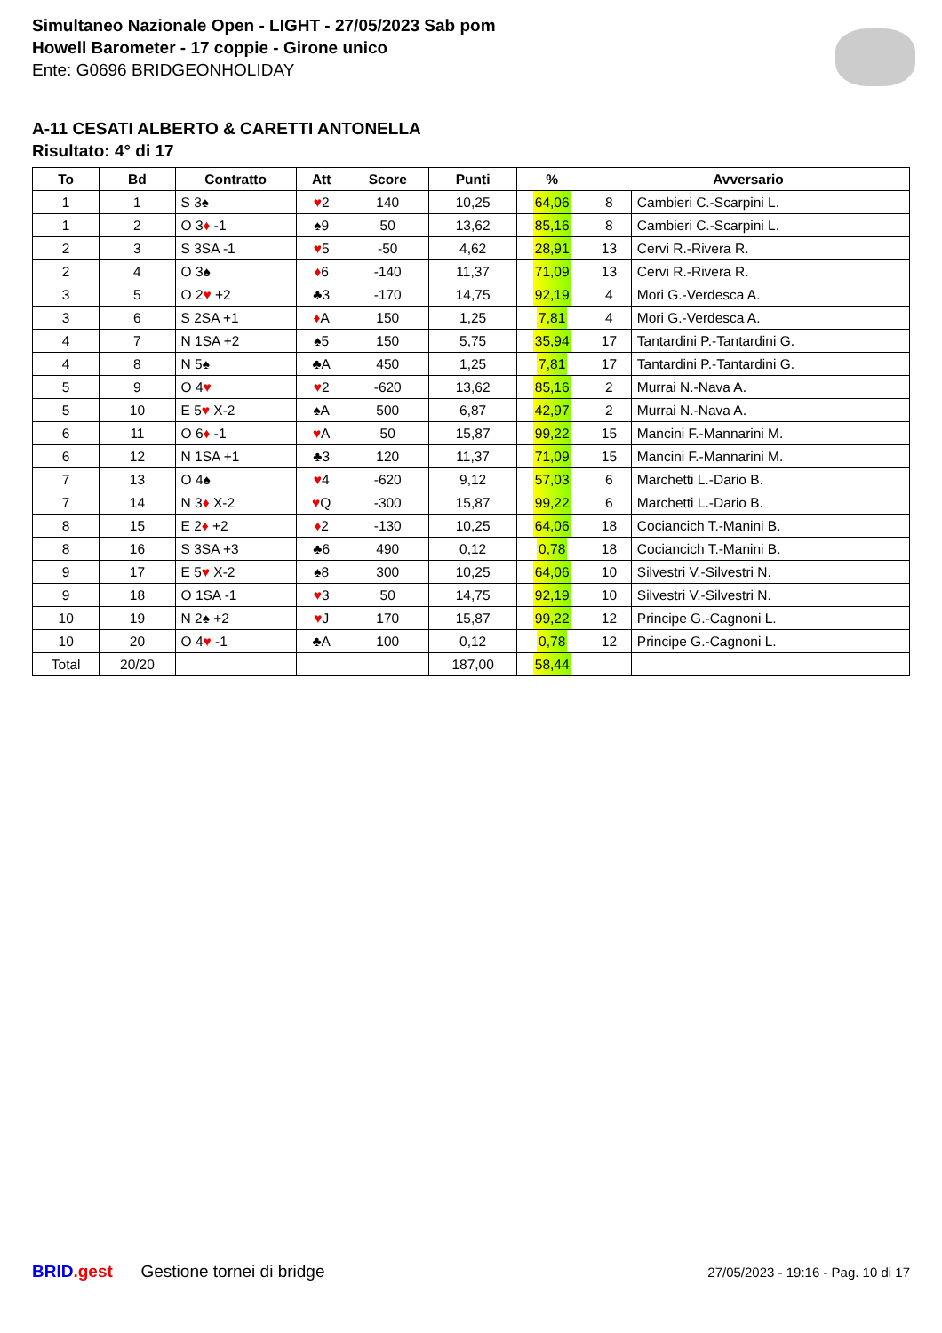Simultaneo Nazionale Open - LIGHT - 27/05/2023 Sab pom
Howell Barometer - 17 coppie - Girone unico
Ente: G0696 BRIDGEONHOLIDAY
A-11 CESATI ALBERTO & CARETTI ANTONELLA
Risultato: 4° di 17
| To | Bd | Contratto | Att | Score | Punti | % | Avversario | |
| --- | --- | --- | --- | --- | --- | --- | --- | --- |
| 1 | 1 | S 3♠ | ♥ 2 | 140 | 10,25 | 64,06 | 8 | Cambieri C.-Scarpini L. |
| 1 | 2 | O 3 ♦ -1 | ♠9 | 50 | 13,62 | 85,16 | 8 | Cambieri C.-Scarpini L. |
| 2 | 3 | S 3SA -1 | ♥ 5 | -50 | 4,62 | 28,91 | 13 | Cervi R.-Rivera R. |
| 2 | 4 | O 3♠ | ♦ 6 | -140 | 11,37 | 71,09 | 13 | Cervi R.-Rivera R. |
| 3 | 5 | O 2 ♥ +2 | ♣3 | -170 | 14,75 | 92,19 | 4 | Mori G.-Verdesca A. |
| 3 | 6 | S 2SA +1 | ♦ A | 150 | 1,25 | 7,81 | 4 | Mori G.-Verdesca A. |
| 4 | 7 | N 1SA +2 | ♠5 | 150 | 5,75 | 35,94 | 17 | Tantardini P.-Tantardini G. |
| 4 | 8 | N 5♠ | ♣A | 450 | 1,25 | 7,81 | 17 | Tantardini P.-Tantardini G. |
| 5 | 9 | O 4 ♥ | ♥ 2 | -620 | 13,62 | 85,16 | 2 | Murrai N.-Nava A. |
| 5 | 10 | E 5 ♥ X-2 | ♠A | 500 | 6,87 | 42,97 | 2 | Murrai N.-Nava A. |
| 6 | 11 | O 6 ♦ -1 | ♥ A | 50 | 15,87 | 99,22 | 15 | Mancini F.-Mannarini M. |
| 6 | 12 | N 1SA +1 | ♣3 | 120 | 11,37 | 71,09 | 15 | Mancini F.-Mannarini M. |
| 7 | 13 | O 4♠ | ♥ 4 | -620 | 9,12 | 57,03 | 6 | Marchetti L.-Dario B. |
| 7 | 14 | N 3 ♦ X-2 | ♥ Q | -300 | 15,87 | 99,22 | 6 | Marchetti L.-Dario B. |
| 8 | 15 | E 2 ♦ +2 | ♦ 2 | -130 | 10,25 | 64,06 | 18 | Cociancich T.-Manini B. |
| 8 | 16 | S 3SA +3 | ♣6 | 490 | 0,12 | 0,78 | 18 | Cociancich T.-Manini B. |
| 9 | 17 | E 5 ♥ X-2 | ♠8 | 300 | 10,25 | 64,06 | 10 | Silvestri V.-Silvestri N. |
| 9 | 18 | O 1SA -1 | ♥ 3 | 50 | 14,75 | 92,19 | 10 | Silvestri V.-Silvestri N. |
| 10 | 19 | N 2♠ +2 | ♥ J | 170 | 15,87 | 99,22 | 12 | Principe G.-Cagnoni L. |
| 10 | 20 | O 4 ♥ -1 | ♣A | 100 | 0,12 | 0,78 | 12 | Principe G.-Cagnoni L. |
| Total | 20/20 | | | | 187,00 | 58,44 | | |
BRID.gest Gestione tornei di bridge
27/05/2023 - 19:16 - Pag. 10 di 17